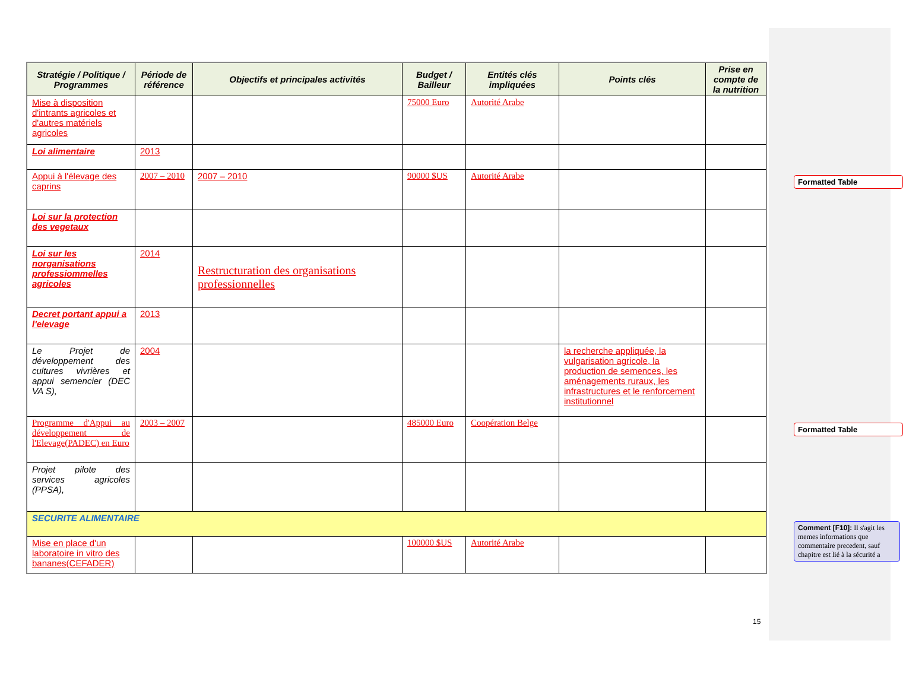| Stratégie / Politique / Programmes | Période de référence | Objectifs et principales activités | Budget / Bailleur | Entités clés impliquées | Points clés | Prise en compte de la nutrition |
| --- | --- | --- | --- | --- | --- | --- |
| Mise à disposition d'intrants agricoles et d'autres matériels agricoles | | | 75000 Euro | Autorité Arabe | | |
| Loi alimentaire | 2013 | | | | | |
| Appui à l'élevage des caprins | 2007 – 2010 | 2007 – 2010 | 90000 $US | Autorité Arabe | | |
| Loi sur la protection des vegetaux | | | | | | |
| Loi sur les norganisations professiommelles agricoles | 2014 | Restructuration des organisations professionnelles | | | | |
| Decret portant appui a l'elevage | 2013 | | | | | |
| Le Projet de développement des cultures vivrières et appui semencier (DEC VA S), | 2004 | | | | la recherche appliquée, la vulgarisation agricole, la production de semences, les aménagements ruraux, les infrastructures et le renforcement institutionnel | |
| Programme d'Appui au développement de l'Elevage(PADEC) en Euro | 2003 – 2007 | | 485000 Euro | Coopération Belge | | |
| Projet pilote des services agricoles (PPSA), | | | | | | |
| SECURITE ALIMENTAIRE | | | | | | |
| Mise en place d'un laboratoire in vitro des bananes(CEFADER) | | | 100000 $US | Autorité Arabe | | |
Formatted Table
Formatted Table
Comment [F10]: Il s'agit les memes informations que commentaire precedent, sauf chapitre est lié à la sécurité a
15